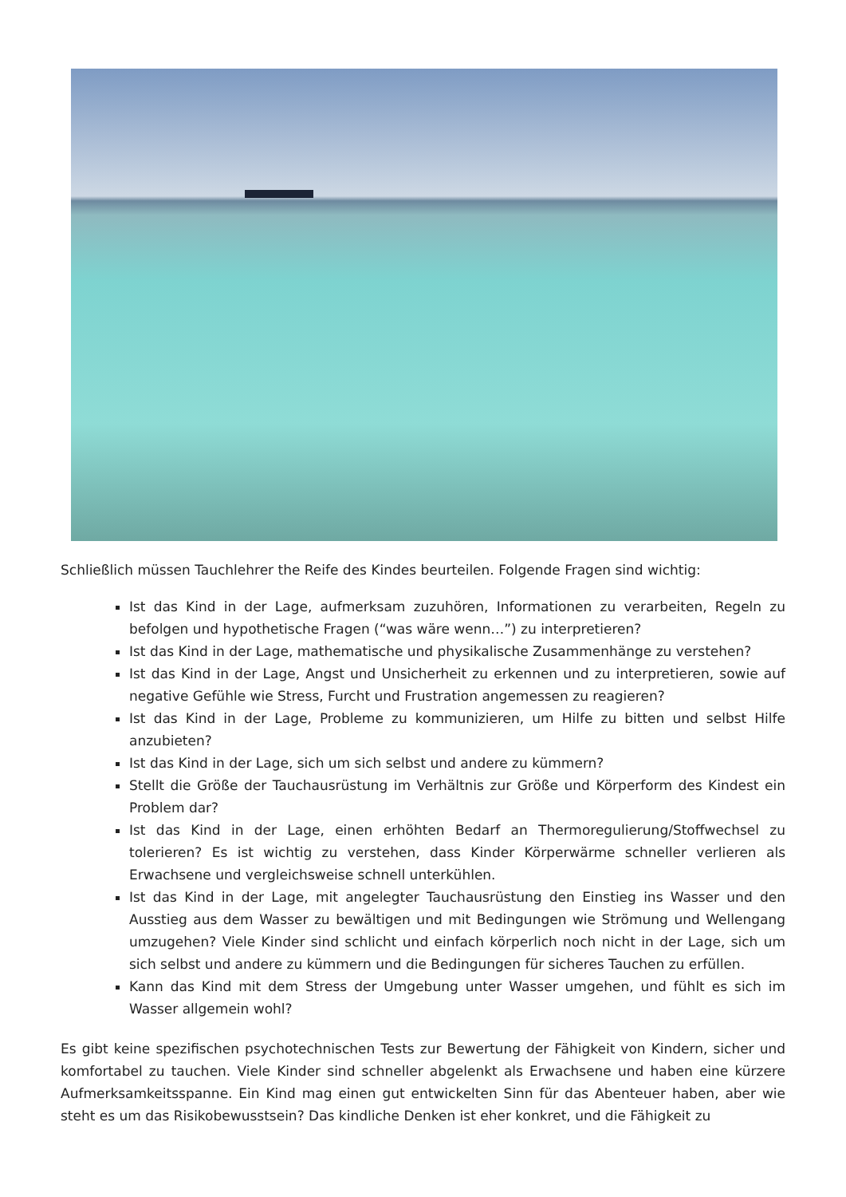Schließlich müssen Tauchlehrer the Reife des Kindes beurteilen. Folgende Fragen sind wichtig:
Ist das Kind in der Lage, aufmerksam zuzuhören, Informationen zu verarbeiten, Regeln zu befolgen und hypothetische Fragen (“was wäre wenn…”) zu interpretieren?
Ist das Kind in der Lage, mathematische und physikalische Zusammenhänge zu verstehen?
Ist das Kind in der Lage, Angst und Unsicherheit zu erkennen und zu interpretieren, sowie auf negative Gefühle wie Stress, Furcht und Frustration angemessen zu reagieren?
Ist das Kind in der Lage, Probleme zu kommunizieren, um Hilfe zu bitten und selbst Hilfe anzubieten?
Ist das Kind in der Lage, sich um sich selbst und andere zu kümmern?
Stellt die Größe der Tauchausrüstung im Verhältnis zur Größe und Körperform des Kindest ein Problem dar?
Ist das Kind in der Lage, einen erhöhten Bedarf an Thermoregulierung/Stoffwechsel zu tolerieren? Es ist wichtig zu verstehen, dass Kinder Körperwärme schneller verlieren als Erwachsene und vergleichsweise schnell unterkühlen.
Ist das Kind in der Lage, mit angelegter Tauchausrüstung den Einstieg ins Wasser und den Ausstieg aus dem Wasser zu bewältigen und mit Bedingungen wie Strömung und Wellengang umzugehen? Viele Kinder sind schlicht und einfach körperlich noch nicht in der Lage, sich um sich selbst und andere zu kümmern und die Bedingungen für sicheres Tauchen zu erfüllen.
Kann das Kind mit dem Stress der Umgebung unter Wasser umgehen, und fühlt es sich im Wasser allgemein wohl?
Es gibt keine spezifischen psychotechnischen Tests zur Bewertung der Fähigkeit von Kindern, sicher und komfortabel zu tauchen. Viele Kinder sind schneller abgelenkt als Erwachsene und haben eine kürzere Aufmerksamkeitsspanne. Ein Kind mag einen gut entwickelten Sinn für das Abenteuer haben, aber wie steht es um das Risikobewusstsein? Das kindliche Denken ist eher konkret, und die Fähigkeit zu